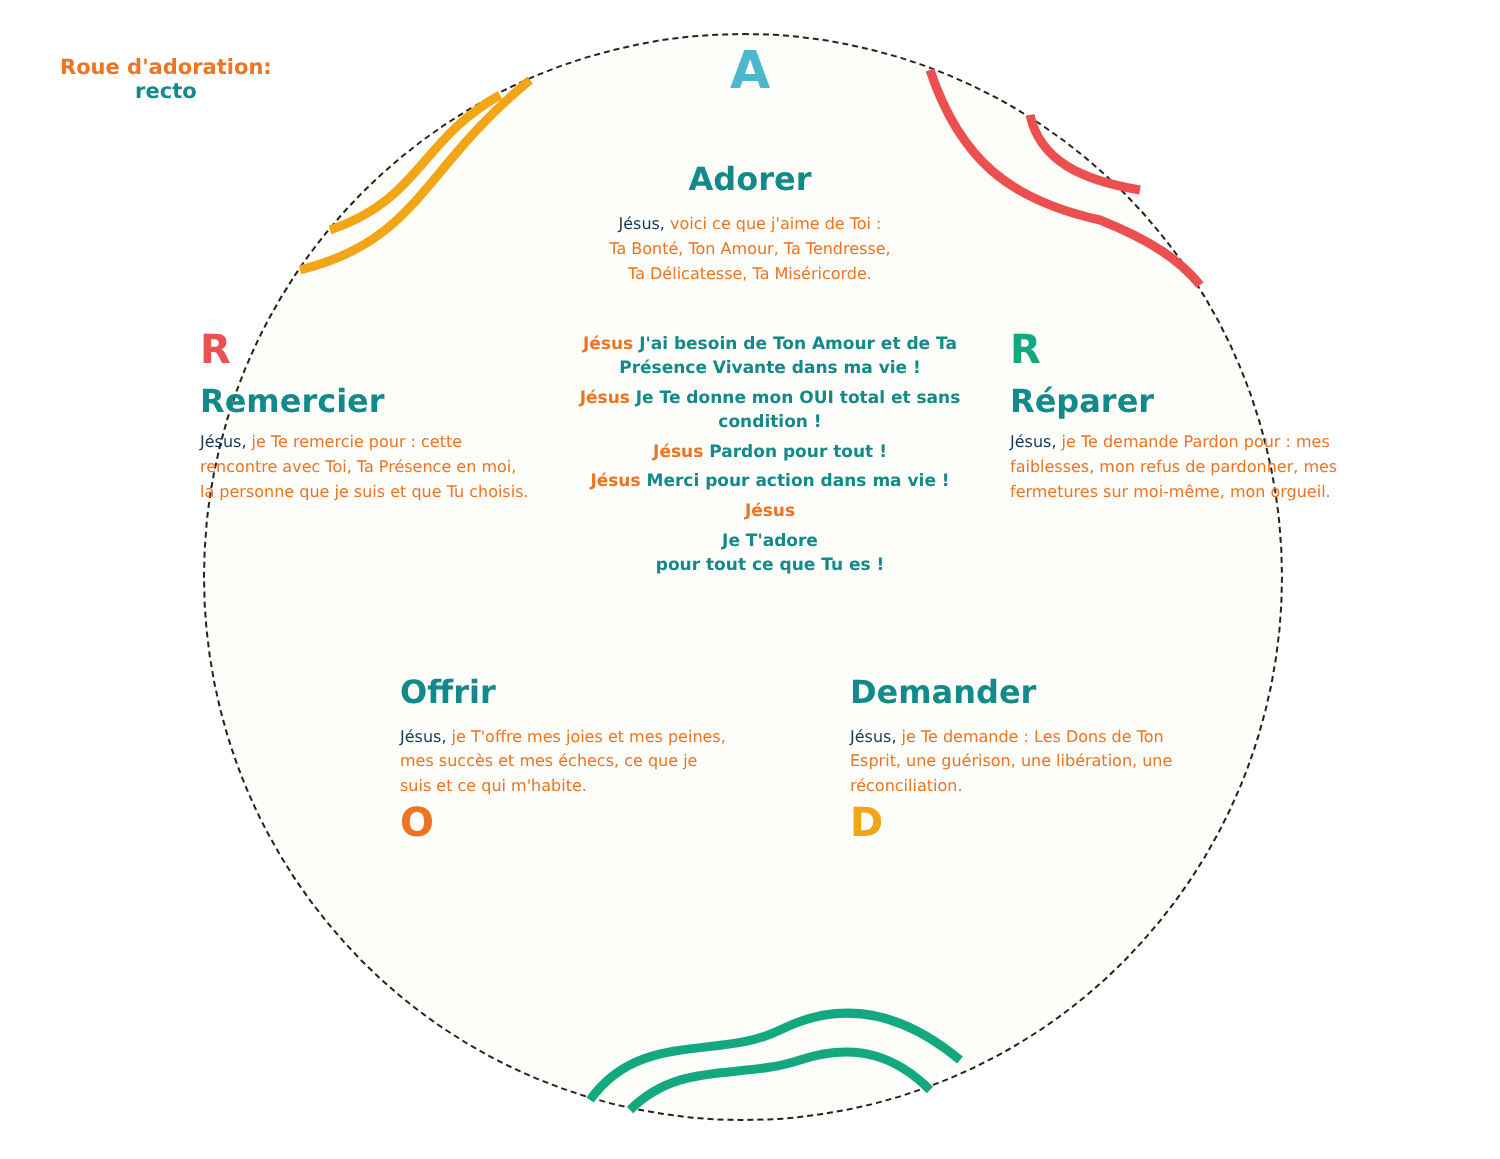Roue d'adoration:
recto
A
Adorer
Jésus, voici ce que j'aime de Toi :
Ta Bonté, Ton Amour, Ta Tendresse,
Ta Délicatesse, Ta Miséricorde.
R
Remercier
Jésus, je Te remercie pour : cette rencontre avec Toi, Ta Présence en moi, la personne que je suis et que Tu choisis.
Jésus J'ai besoin de Ton Amour et de Ta Présence Vivante dans ma vie !
Jésus Je Te donne mon OUI total et sans condition !
Jésus Pardon pour tout !
Jésus Merci pour action dans ma vie !
Jésus
Je T'adore
pour tout ce que Tu es !
R
Réparer
Jésus, je Te demande Pardon pour : mes faiblesses, mon refus de pardonner, mes fermetures sur moi-même, mon orgueil.
Offrir
Jésus, je T'offre mes joies et mes peines, mes succès et mes échecs, ce que je suis et ce qui m'habite.
O
Demander
Jésus, je Te demande : Les Dons de Ton Esprit, une guérison, une libération, une réconciliation.
D